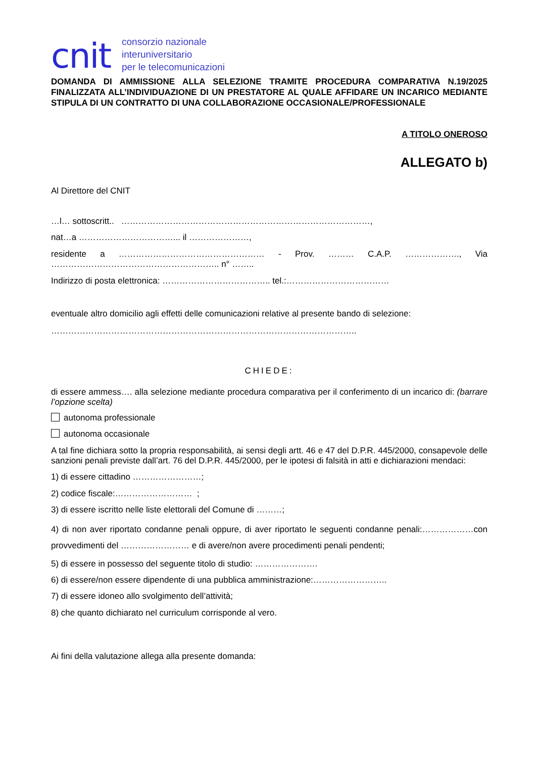cnit
consorzio nazionale
interuniversitario
per le telecomunicazioni
DOMANDA DI AMMISSIONE ALLA SELEZIONE TRAMITE PROCEDURA COMPARATIVA N.19/2025 FINALIZZATA ALL’INDIVIDUAZIONE DI UN PRESTATORE AL QUALE AFFIDARE UN INCARICO MEDIANTE STIPULA DI UN CONTRATTO DI UNA COLLABORAZIONE OCCASIONALE/PROFESSIONALE
A TITOLO ONEROSO
ALLEGATO b)
Al Direttore del CNIT
…l… sottoscritt.. ……………………………………………………………………………,
nat…a ……………………………... il …………………,
residente a …………………………………………… - Prov. ……… C.A.P. ………………., Via ………………………………………………….. n° ……..
Indirizzo di posta elettronica: ……………………………….. tel.:………………………………
eventuale altro domicilio agli effetti delle comunicazioni relative al presente bando di selezione:
……………………………………………………………………………………………..
CHIEDE:
di essere ammess…. alla selezione mediante procedura comparativa per il conferimento di un incarico di: (barrare l’opzione scelta)
autonoma professionale
autonoma occasionale
A tal fine dichiara sotto la propria responsabilità, ai sensi degli artt. 46 e 47 del D.P.R. 445/2000, consapevole delle sanzioni penali previste dall’art. 76 del D.P.R. 445/2000, per le ipotesi di falsità in atti e dichiarazioni mendaci:
1) di essere cittadino ……………………;
2) codice fiscale:……………………… ;
3) di essere iscritto nelle liste elettorali del Comune di ………;
4) di non aver riportato condanne penali oppure, di aver riportato le seguenti condanne penali:………………con provvedimenti del …………………… e di avere/non avere procedimenti penali pendenti;
5) di essere in possesso del seguente titolo di studio: ………………….
6) di essere/non essere dipendente di una pubblica amministrazione:……………………..
7) di essere idoneo allo svolgimento dell’attività;
8) che quanto dichiarato nel curriculum corrisponde al vero.
Ai fini della valutazione allega alla presente domanda: